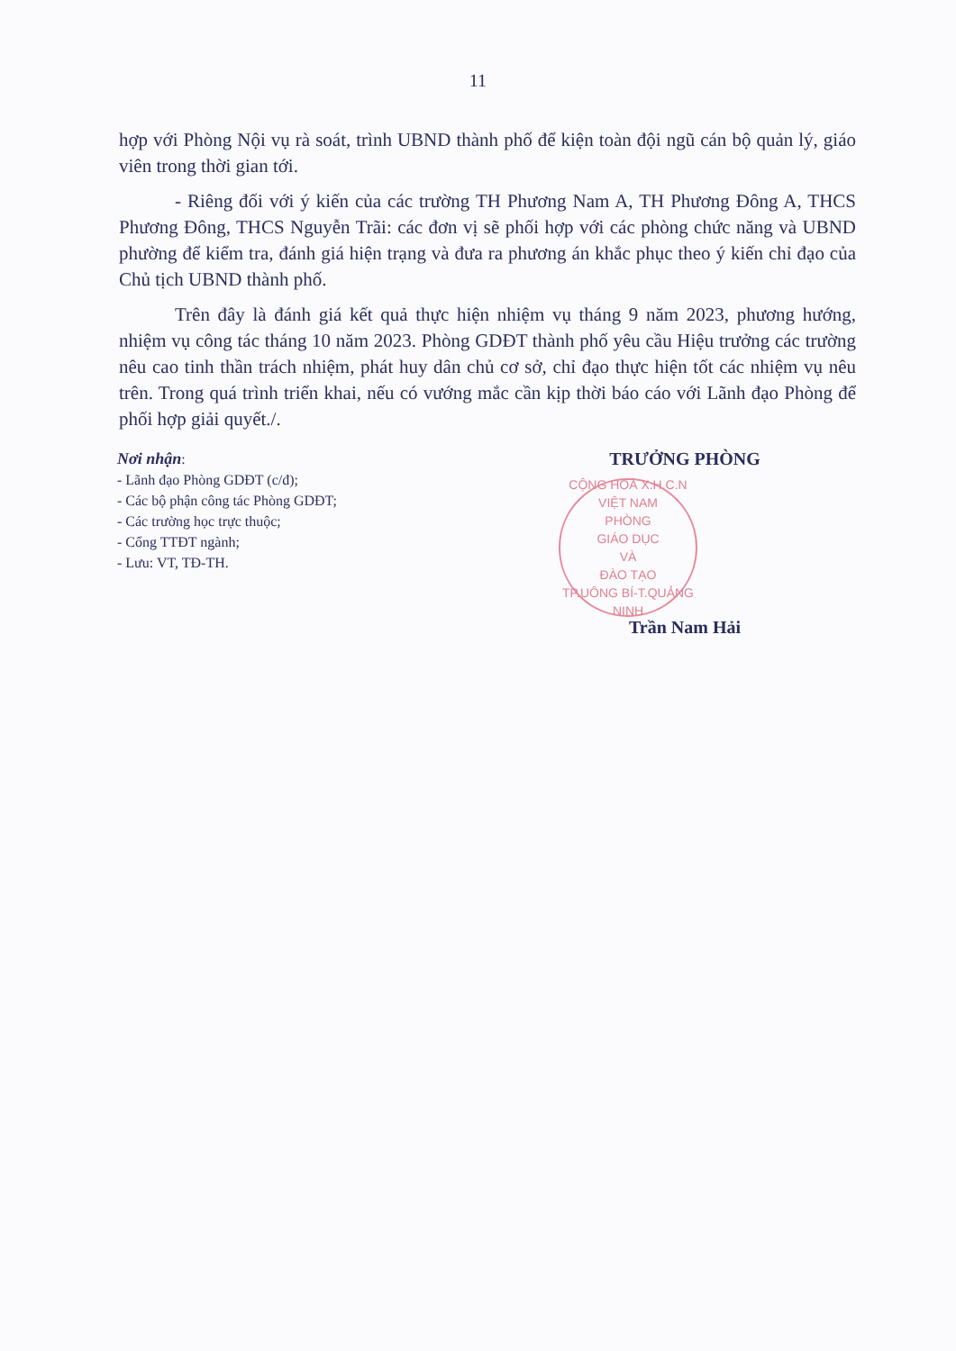11
hợp với Phòng Nội vụ rà soát, trình UBND thành phố để kiện toàn đội ngũ cán bộ quản lý, giáo viên trong thời gian tới.
- Riêng đối với ý kiến của các trường TH Phương Nam A, TH Phương Đông A, THCS Phương Đông, THCS Nguyễn Trãi: các đơn vị sẽ phối hợp với các phòng chức năng và UBND phường để kiểm tra, đánh giá hiện trạng và đưa ra phương án khắc phục theo ý kiến chỉ đạo của Chủ tịch UBND thành phố.
Trên đây là đánh giá kết quả thực hiện nhiệm vụ tháng 9 năm 2023, phương hướng, nhiệm vụ công tác tháng 10 năm 2023. Phòng GDĐT thành phố yêu cầu Hiệu trưởng các trường nêu cao tinh thần trách nhiệm, phát huy dân chủ cơ sở, chỉ đạo thực hiện tốt các nhiệm vụ nêu trên. Trong quá trình triển khai, nếu có vướng mắc cần kịp thời báo cáo với Lãnh đạo Phòng để phối hợp giải quyết./.
Nơi nhận:
- Lãnh đạo Phòng GDĐT (c/đ);
- Các bộ phận công tác Phòng GDĐT;
- Các trường học trực thuộc;
- Cổng TTĐT ngành;
- Lưu: VT, TĐ-TH.
TRƯỞNG PHÒNG
CỘNG HOÀ X.H.C.N VIỆT NAM
PHÒNG
GIÁO DỤC
VÀ
ĐÀO TẠO
TP.UÔNG BÍ-T.QUẢNG NINH
Trần Nam Hải